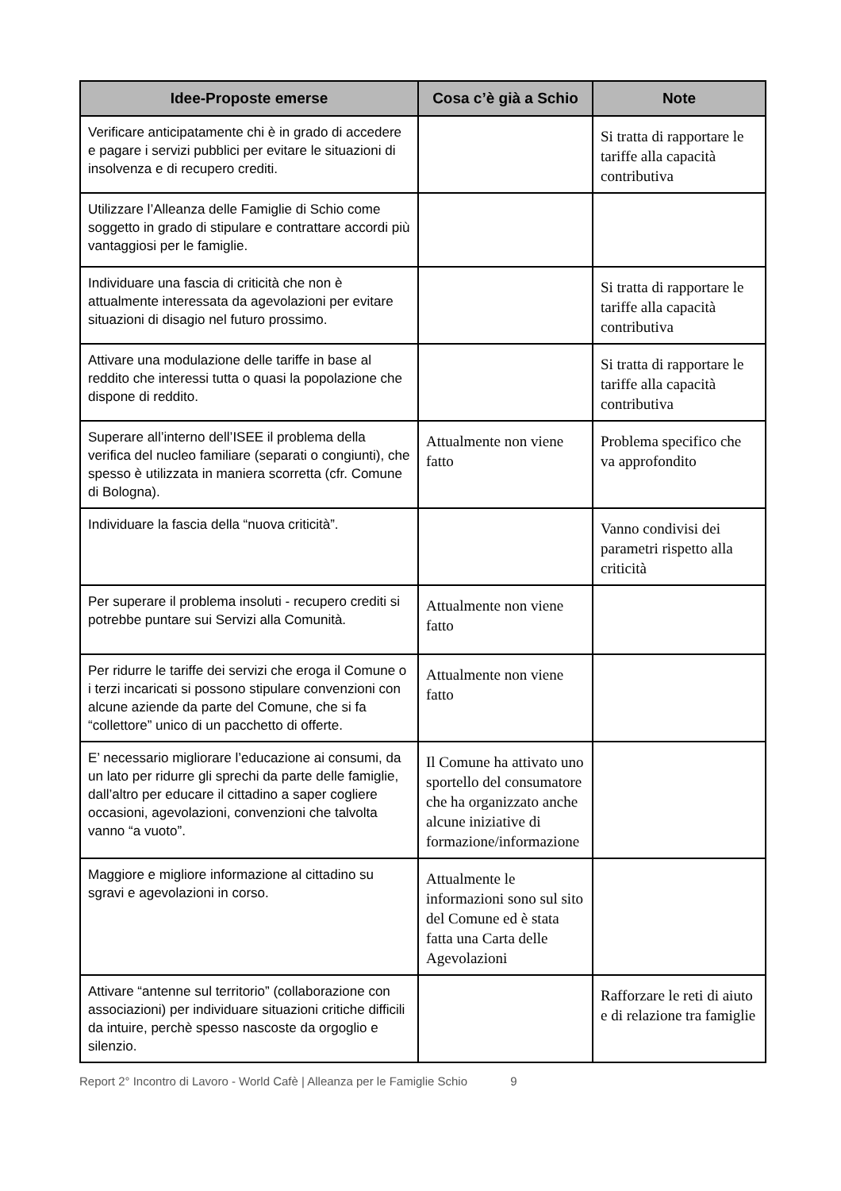| Idee-Proposte emerse | Cosa c’è già a Schio | Note |
| --- | --- | --- |
| Verificare anticipatamente chi è in grado di accedere e pagare i servizi pubblici per evitare le situazioni di insolvenza e di recupero crediti. | | Si tratta di rapportare le tariffe alla capacità contributiva |
| Utilizzare l’Alleanza delle Famiglie di Schio come soggetto in grado di stipulare e contrattare accordi più vantaggiosi per le famiglie. | | |
| Individuare una fascia di criticità che non è attualmente interessata da agevolazioni per evitare situazioni di disagio nel futuro prossimo. | | Si tratta di rapportare le tariffe alla capacità contributiva |
| Attivare una modulazione delle tariffe in base al reddito che interessi tutta o quasi la popolazione che dispone di reddito. | | Si tratta di rapportare le tariffe alla capacità contributiva |
| Superare all’interno dell’ISEE il problema della verifica del nucleo familiare (separati o congiunti), che spesso è utilizzata in maniera scorretta (cfr. Comune di Bologna). | Attualmente non viene fatto | Problema specifico che va approfondito |
| Individuare la fascia della “nuova criticità”. | | Vanno condivisi dei parametri rispetto alla criticità |
| Per superare il problema insoluti - recupero crediti si potrebbe puntare sui Servizi alla Comunità. | Attualmente non viene fatto | |
| Per ridurre le tariffe dei servizi che eroga il Comune o i terzi incaricati si possono stipulare convenzioni con alcune aziende da parte del Comune, che si fa “collettore” unico di un pacchetto di offerte. | Attualmente non viene fatto | |
| E’ necessario migliorare l’educazione ai consumi, da un lato per ridurre gli sprechi da parte delle famiglie, dall’altro per educare il cittadino a saper cogliere occasioni, agevolazioni, convenzioni che talvolta vanno “a vuoto”. | Il Comune ha attivato uno sportello del consumatore che ha organizzato anche alcune iniziative di formazione/informazione | |
| Maggiore e migliore informazione al cittadino su sgravi e agevolazioni in corso. | Attualmente le informazioni sono sul sito del Comune ed è stata fatta una Carta delle Agevolazioni | |
| Attivare “antenne sul territorio” (collaborazione con associazioni) per individuare situazioni critiche difficili da intuire, perchè spesso nascoste da orgoglio e silenzio. | | Rafforzare le reti di aiuto e di relazione tra famiglie |
Report 2° Incontro di Lavoro - World Cafè | Alleanza per le Famiglie Schio 9